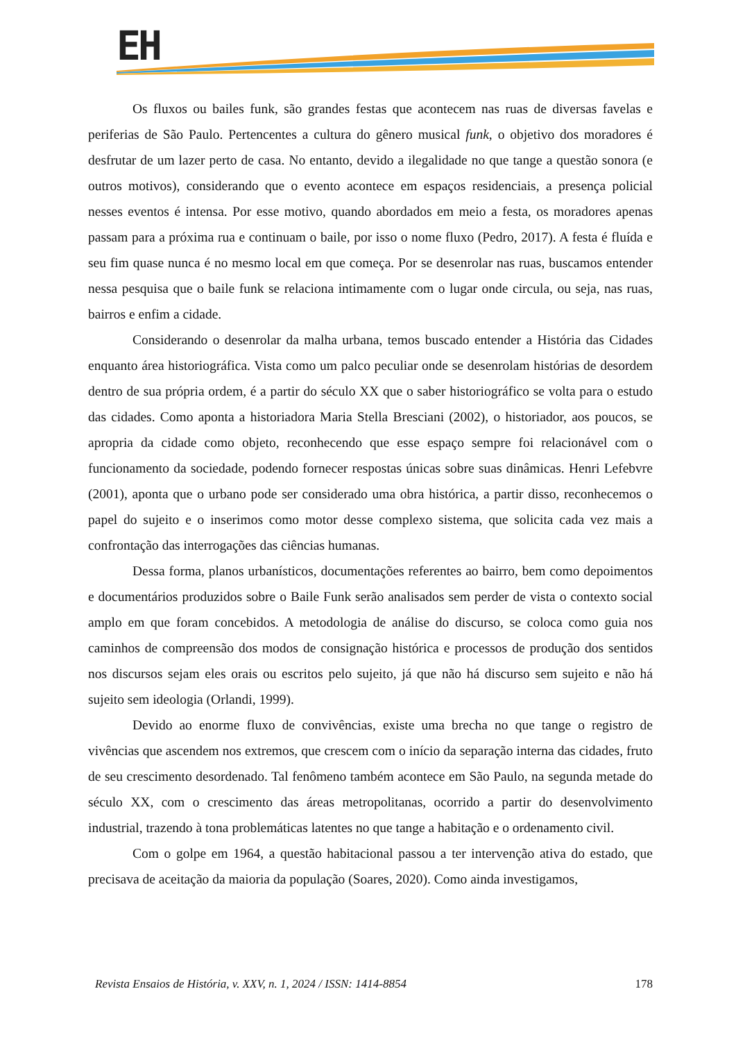EH
Os fluxos ou bailes funk, são grandes festas que acontecem nas ruas de diversas favelas e periferias de São Paulo. Pertencentes a cultura do gênero musical funk, o objetivo dos moradores é desfrutar de um lazer perto de casa. No entanto, devido a ilegalidade no que tange a questão sonora (e outros motivos), considerando que o evento acontece em espaços residenciais, a presença policial nesses eventos é intensa. Por esse motivo, quando abordados em meio a festa, os moradores apenas passam para a próxima rua e continuam o baile, por isso o nome fluxo (Pedro, 2017). A festa é fluída e seu fim quase nunca é no mesmo local em que começa. Por se desenrolar nas ruas, buscamos entender nessa pesquisa que o baile funk se relaciona intimamente com o lugar onde circula, ou seja, nas ruas, bairros e enfim a cidade.
Considerando o desenrolar da malha urbana, temos buscado entender a História das Cidades enquanto área historiográfica. Vista como um palco peculiar onde se desenrolam histórias de desordem dentro de sua própria ordem, é a partir do século XX que o saber historiográfico se volta para o estudo das cidades. Como aponta a historiadora Maria Stella Bresciani (2002), o historiador, aos poucos, se apropria da cidade como objeto, reconhecendo que esse espaço sempre foi relacionável com o funcionamento da sociedade, podendo fornecer respostas únicas sobre suas dinâmicas. Henri Lefebvre (2001), aponta que o urbano pode ser considerado uma obra histórica, a partir disso, reconhecemos o papel do sujeito e o inserimos como motor desse complexo sistema, que solicita cada vez mais a confrontação das interrogações das ciências humanas.
Dessa forma, planos urbanísticos, documentações referentes ao bairro, bem como depoimentos e documentários produzidos sobre o Baile Funk serão analisados sem perder de vista o contexto social amplo em que foram concebidos. A metodologia de análise do discurso, se coloca como guia nos caminhos de compreensão dos modos de consignação histórica e processos de produção dos sentidos nos discursos sejam eles orais ou escritos pelo sujeito, já que não há discurso sem sujeito e não há sujeito sem ideologia (Orlandi, 1999).
Devido ao enorme fluxo de convivências, existe uma brecha no que tange o registro de vivências que ascendem nos extremos, que crescem com o início da separação interna das cidades, fruto de seu crescimento desordenado. Tal fenômeno também acontece em São Paulo, na segunda metade do século XX, com o crescimento das áreas metropolitanas, ocorrido a partir do desenvolvimento industrial, trazendo à tona problemáticas latentes no que tange a habitação e o ordenamento civil.
Com o golpe em 1964, a questão habitacional passou a ter intervenção ativa do estado, que precisava de aceitação da maioria da população (Soares, 2020). Como ainda investigamos,
Revista Ensaios de História, v. XXV, n. 1, 2024 / ISSN: 1414-8854 178